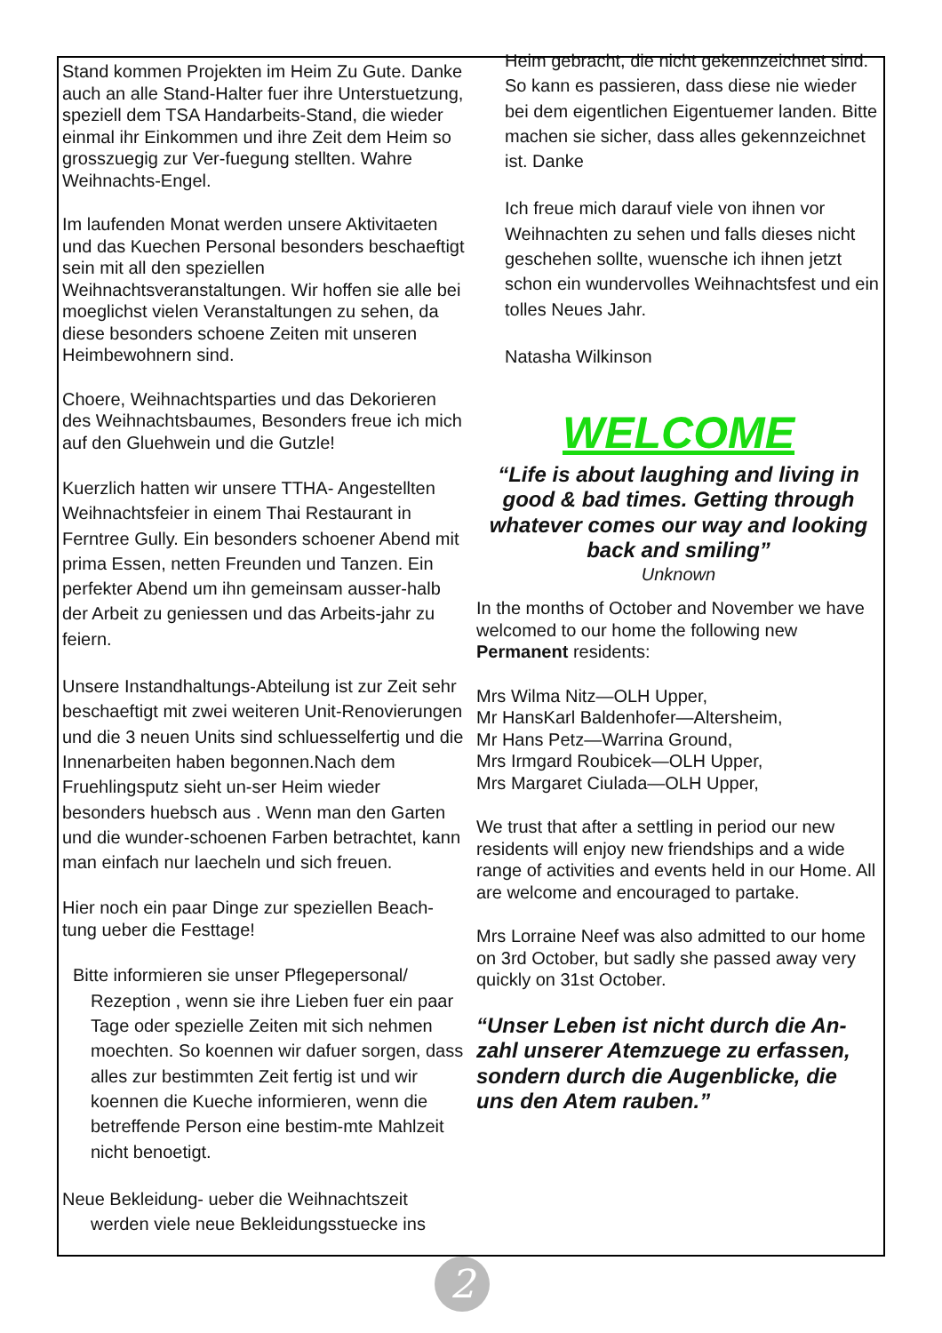Stand kommen Projekten im Heim Zu Gute. Danke auch an alle Stand-Halter fuer ihre Unterstuetzung, speziell dem TSA Handarbeits-Stand, die wieder einmal ihr Einkommen und ihre Zeit dem Heim so grosszuegig zur Ver-fuegung stellten. Wahre Weihnachts-Engel.
Im laufenden Monat werden unsere Aktivitaeten und das Kuechen Personal besonders beschaeftigt sein mit all den speziellen Weihnachtsveranstaltungen. Wir hoffen sie alle bei moeglichst vielen Veranstaltungen zu sehen, da diese besonders schoene Zeiten mit unseren Heimbewohnern sind.
Choere, Weihnachtsparties und das Dekorieren des Weihnachtsbaumes, Besonders freue ich mich auf den Gluehwein und die Gutzle!
Kuerzlich hatten wir unsere TTHA- Angestellten Weihnachtsfeier in einem Thai Restaurant in Ferntree Gully. Ein besonders schoener Abend mit prima Essen, netten Freunden und Tanzen. Ein perfekter Abend um ihn gemeinsam ausser-halb der Arbeit zu geniessen und das Arbeits-jahr zu feiern.
Unsere Instandhaltungs-Abteilung ist zur Zeit sehr beschaeftigt mit zwei weiteren Unit-Renovierungen und die 3 neuen Units sind schluesselfertig und die Innenarbeiten haben begonnen.Nach dem Fruehlingsputz sieht un-ser Heim wieder besonders huebsch aus . Wenn man den Garten und die wunder-schoenen Farben betrachtet, kann man einfach nur laecheln und sich freuen.
Hier noch ein paar Dinge zur speziellen Beach-tung ueber die Festtage!
Bitte informieren sie unser Pflegepersonal/ Rezeption , wenn sie ihre Lieben fuer ein paar Tage oder spezielle Zeiten mit sich nehmen moechten. So koennen wir dafuer sorgen, dass alles zur bestimmten Zeit fertig ist und wir koennen die Kueche informieren, wenn die betreffende Person eine bestim-mte Mahlzeit nicht benoetigt.
Neue Bekleidung- ueber die Weihnachtszeit werden viele neue Bekleidungsstuecke ins
Heim gebracht, die nicht gekennzeichnet sind. So kann es passieren, dass diese nie wieder bei dem eigentlichen Eigentuemer landen. Bitte machen sie sicher, dass alles gekennzeichnet ist. Danke
Ich freue mich darauf viele von ihnen vor Weihnachten zu sehen und falls dieses nicht geschehen sollte, wuensche ich ihnen jetzt schon ein wundervolles Weihnachtsfest und ein tolles Neues Jahr.
Natasha Wilkinson
WELCOME
“Life is about laughing and living in good & bad times. Getting through whatever comes our way and looking back and smiling”
Unknown
In the months of October and November we have welcomed to our home the following new Permanent residents:
Mrs Wilma Nitz—OLH Upper,
Mr HansKarl Baldenhofer—Altersheim,
Mr Hans Petz—Warrina Ground,
Mrs Irmgard Roubicek—OLH Upper,
Mrs Margaret Ciulada—OLH Upper,
We trust that after a settling in period our new residents will enjoy new friendships and a wide range of activities and events held in our Home. All are welcome and encouraged to partake.
Mrs Lorraine Neef was also admitted to our home on 3rd October, but sadly she passed away very quickly on 31st October.
“Unser Leben ist nicht durch die An-zahl unserer Atemzuege zu erfassen, sondern durch die Augenblicke, die uns den Atem rauben.”
2